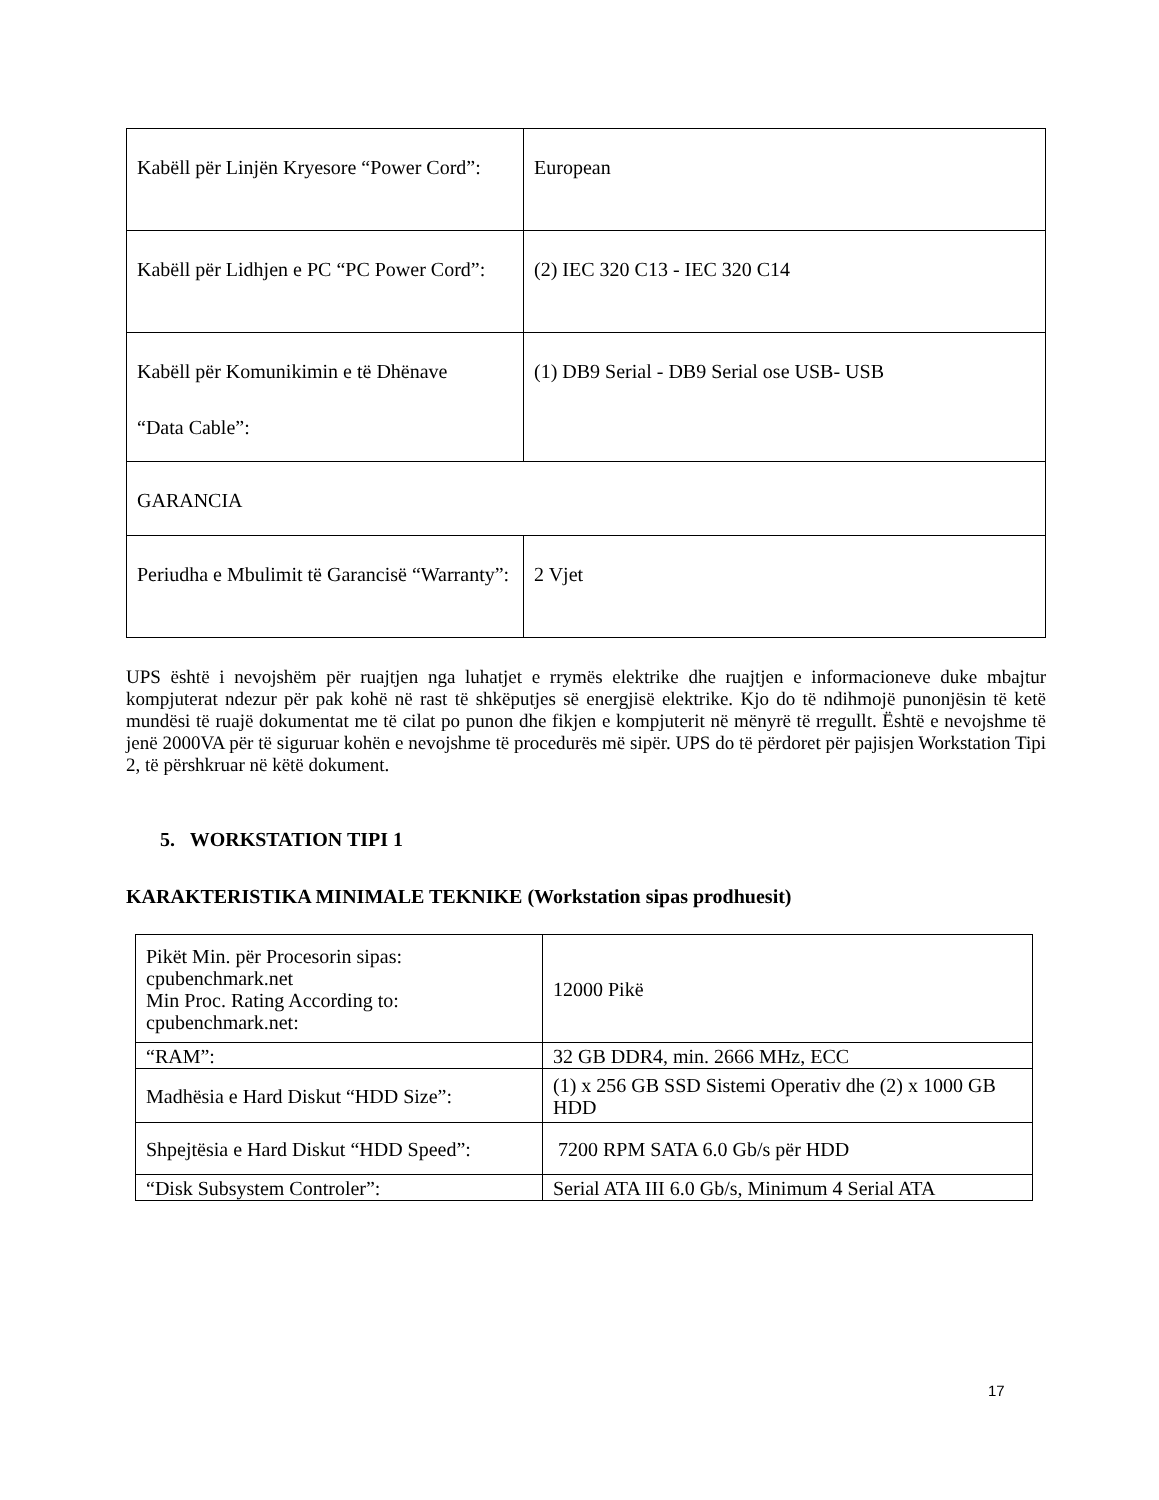| Kabëll për Linjën Kryesore “Power Cord”: | European |
| Kabëll për Lidhjen e PC “PC Power Cord”: | (2) IEC 320 C13 - IEC 320 C14 |
| Kabëll për Komunikimin e të Dhënave “Data Cable”: | (1) DB9 Serial - DB9 Serial ose USB- USB |
| GARANCIA | |
| Periudha e Mbulimit të Garancisë “Warranty”: | 2 Vjet |
UPS është i nevojshëm për ruajtjen nga luhatjet e rrymës elektrike dhe ruajtjen e informacioneve duke mbajtur kompjuterat ndezur për pak kohë në rast të shkëputjes së energjisë elektrike. Kjo do të ndihmojë punonjësin të ketë mundësi të ruajë dokumentat me të cilat po punon dhe fikjen e kompjuterit në mënyrë të rregullt. Është e nevojshme të jenë 2000VA për të siguruar kohën e nevojshme të procedurës më sipër. UPS do të përdoret për pajisjen Workstation Tipi 2, të përshkruar në këtë dokument.
5. WORKSTATION TIPI 1
KARAKTERISTIKA MINIMALE TEKNIKE (Workstation sipas prodhuesit)
| Pikët Min. për Procesorin sipas: cpubenchmark.net Min Proc. Rating According to: cpubenchmark.net: | 12000 Pikë |
| “RAM”: | 32 GB DDR4, min. 2666 MHz, ECC |
| Madhësia e Hard Diskut “HDD Size”: | (1) x 256 GB SSD Sistemi Operativ dhe (2) x 1000 GB HDD |
| Shpejtësia e Hard Diskut “HDD Speed”: | 7200 RPM SATA 6.0 Gb/s për HDD |
| “Disk Subsystem Controler”: | Serial ATA III 6.0 Gb/s, Minimum 4 Serial ATA |
17